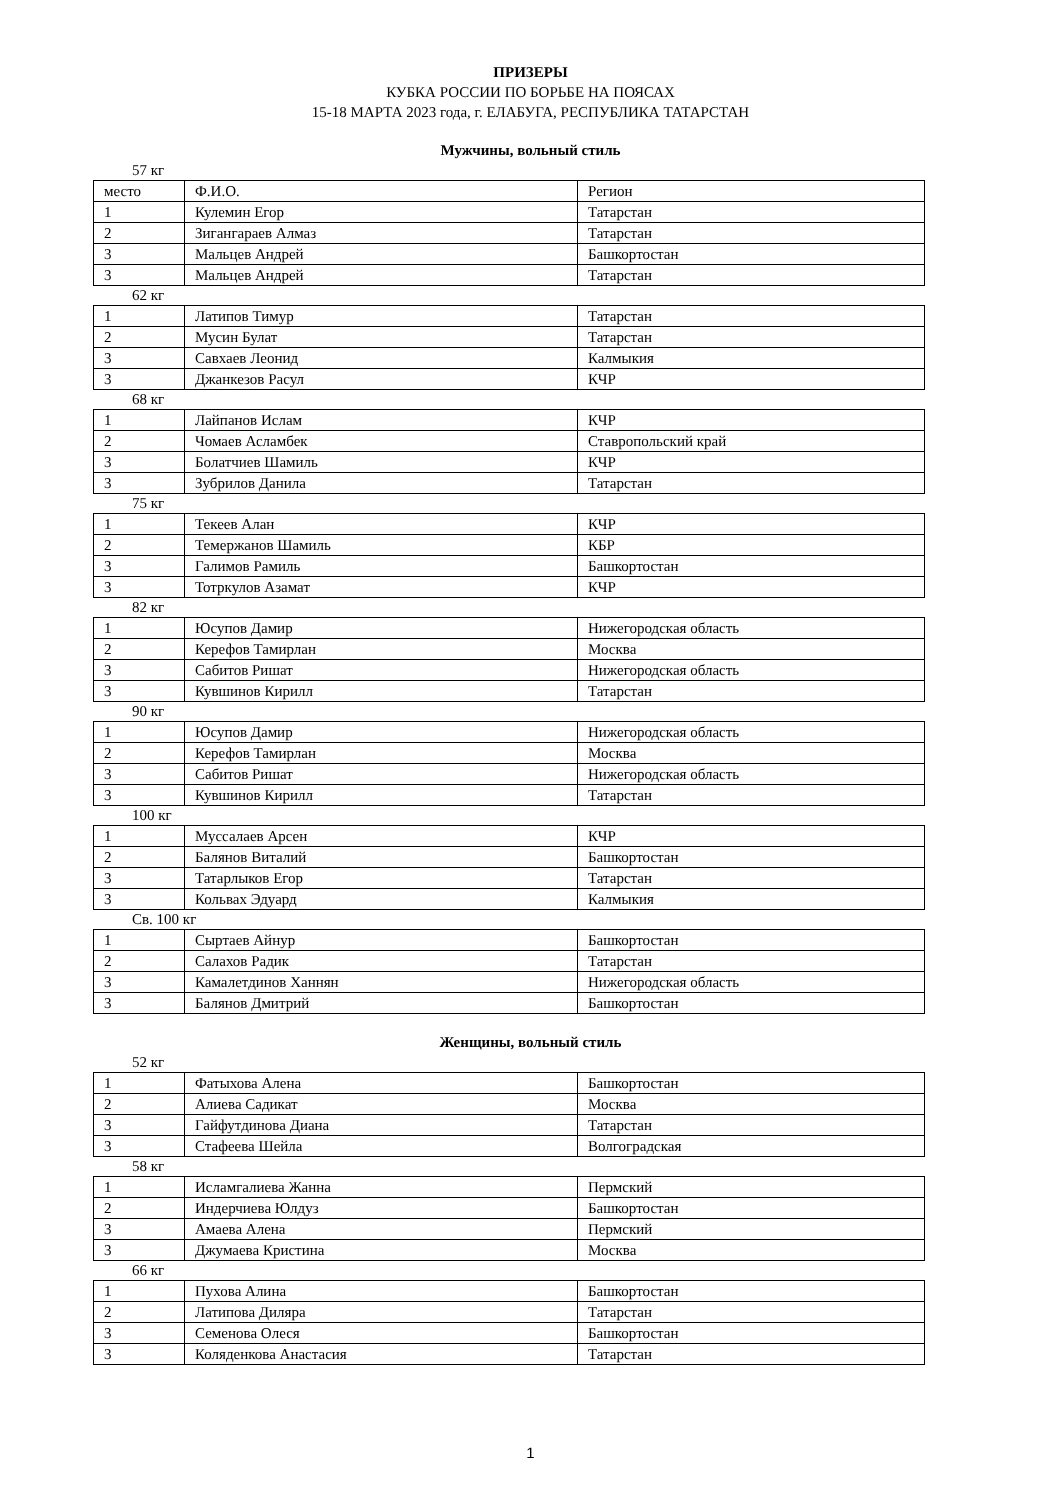ПРИЗЕРЫ
КУБКА РОССИИ ПО БОРЬБЕ НА ПОЯСАХ
15-18 МАРТА 2023 года, г. ЕЛАБУГА, РЕСПУБЛИКА ТАТАРСТАН
Мужчины, вольный стиль
57 кг
| место | Ф.И.О. | Регион |
| 1 | Кулемин Егор | Татарстан |
| 2 | Зигангараев Алмаз | Татарстан |
| 3 | Мальцев Андрей | Башкортостан |
| 3 | Мальцев Андрей | Татарстан |
62 кг
| 1 | Латипов Тимур | Татарстан |
| 2 | Мусин Булат | Татарстан |
| 3 | Савхаев Леонид | Калмыкия |
| 3 | Джанкезов Расул | КЧР |
68 кг
| 1 | Лайпанов Ислам | КЧР |
| 2 | Чомаев Асламбек | Ставропольский край |
| 3 | Болатчиев Шамиль | КЧР |
| 3 | Зубрилов Данила | Татарстан |
75 кг
| 1 | Текеев Алан | КЧР |
| 2 | Темержанов Шамиль | КБР |
| 3 | Галимов Рамиль | Башкортостан |
| 3 | Тотркулов Азамат | КЧР |
82 кг
| 1 | Юсупов Дамир | Нижегородская область |
| 2 | Керефов Тамирлан | Москва |
| 3 | Сабитов Ришат | Нижегородская область |
| 3 | Кувшинов Кирилл | Татарстан |
90 кг
| 1 | Юсупов Дамир | Нижегородская область |
| 2 | Керефов Тамирлан | Москва |
| 3 | Сабитов Ришат | Нижегородская область |
| 3 | Кувшинов Кирилл | Татарстан |
100 кг
| 1 | Муссалаев Арсен | КЧР |
| 2 | Балянов Виталий | Башкортостан |
| 3 | Татарлыков Егор | Татарстан |
| 3 | Кольвах Эдуард | Калмыкия |
Св. 100 кг
| 1 | Сыртаев Айнур | Башкортостан |
| 2 | Салахов Радик | Татарстан |
| 3 | Камалетдинов Ханнян | Нижегородская область |
| 3 | Балянов Дмитрий | Башкортостан |
Женщины, вольный стиль
52 кг
| 1 | Фатыхова Алена | Башкортостан |
| 2 | Алиева Садикат | Москва |
| 3 | Гайфутдинова Диана | Татарстан |
| 3 | Стафеева Шейла | Волгоградская |
58 кг
| 1 | Исламгалиева Жанна | Пермский |
| 2 | Индерчиева Юлдуз | Башкортостан |
| 3 | Амаева Алена | Пермский |
| 3 | Джумаева Кристина | Москва |
66 кг
| 1 | Пухова Алина | Башкортостан |
| 2 | Латипова Диляра | Татарстан |
| 3 | Семенова Олеся | Башкортостан |
| 3 | Коляденкова Анастасия | Татарстан |
1